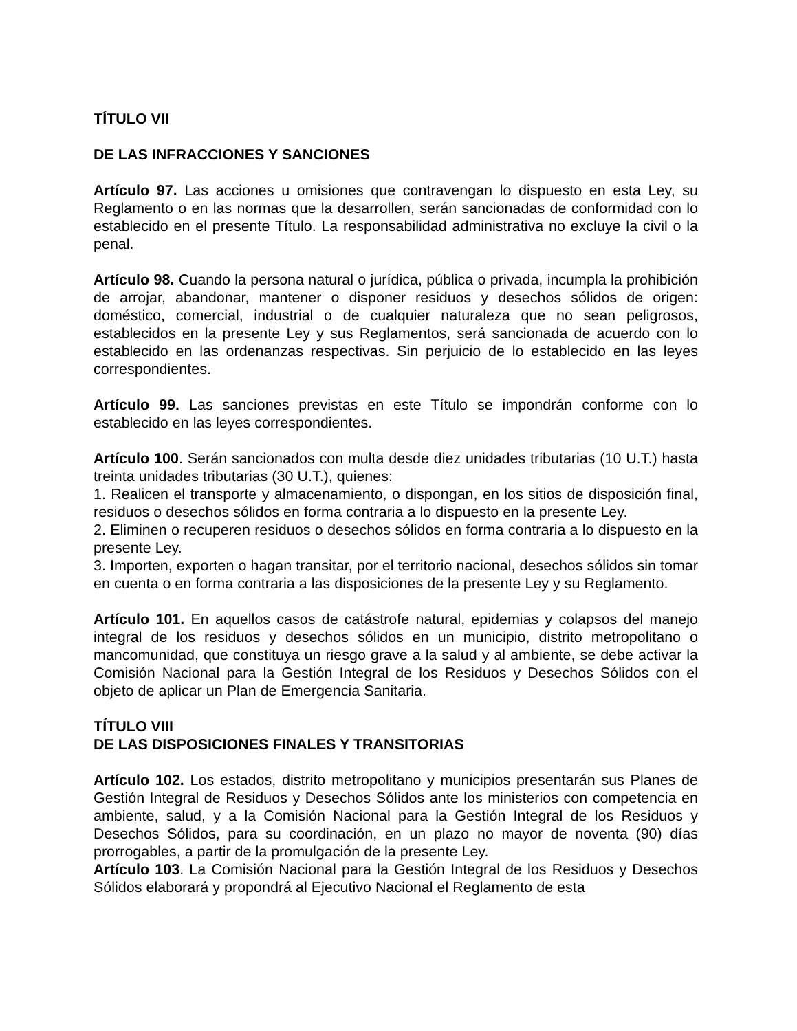TÍTULO VII
DE LAS INFRACCIONES Y SANCIONES
Artículo 97. Las acciones u omisiones que contravengan lo dispuesto en esta Ley, su Reglamento o en las normas que la desarrollen, serán sancionadas de conformidad con lo establecido en el presente Título. La responsabilidad administrativa no excluye la civil o la penal.
Artículo 98. Cuando la persona natural o jurídica, pública o privada, incumpla la prohibición de arrojar, abandonar, mantener o disponer residuos y desechos sólidos de origen: doméstico, comercial, industrial o de cualquier naturaleza que no sean peligrosos, establecidos en la presente Ley y sus Reglamentos, será sancionada de acuerdo con lo establecido en las ordenanzas respectivas. Sin perjuicio de lo establecido en las leyes correspondientes.
Artículo 99. Las sanciones previstas en este Título se impondrán conforme con lo establecido en las leyes correspondientes.
Artículo 100. Serán sancionados con multa desde diez unidades tributarias (10 U.T.) hasta treinta unidades tributarias (30 U.T.), quienes:
1. Realicen el transporte y almacenamiento, o dispongan, en los sitios de disposición final, residuos o desechos sólidos en forma contraria a lo dispuesto en la presente Ley.
2. Eliminen o recuperen residuos o desechos sólidos en forma contraria a lo dispuesto en la presente Ley.
3. Importen, exporten o hagan transitar, por el territorio nacional, desechos sólidos sin tomar en cuenta o en forma contraria a las disposiciones de la presente Ley y su Reglamento.
Artículo 101. En aquellos casos de catástrofe natural, epidemias y colapsos del manejo integral de los residuos y desechos sólidos en un municipio, distrito metropolitano o mancomunidad, que constituya un riesgo grave a la salud y al ambiente, se debe activar la Comisión Nacional para la Gestión Integral de los Residuos y Desechos Sólidos con el objeto de aplicar un Plan de Emergencia Sanitaria.
TÍTULO VIII
DE LAS DISPOSICIONES FINALES Y TRANSITORIAS
Artículo 102. Los estados, distrito metropolitano y municipios presentarán sus Planes de Gestión Integral de Residuos y Desechos Sólidos ante los ministerios con competencia en ambiente, salud, y a la Comisión Nacional para la Gestión Integral de los Residuos y Desechos Sólidos, para su coordinación, en un plazo no mayor de noventa (90) días prorrogables, a partir de la promulgación de la presente Ley.
Artículo 103. La Comisión Nacional para la Gestión Integral de los Residuos y Desechos Sólidos elaborará y propondrá al Ejecutivo Nacional el Reglamento de esta